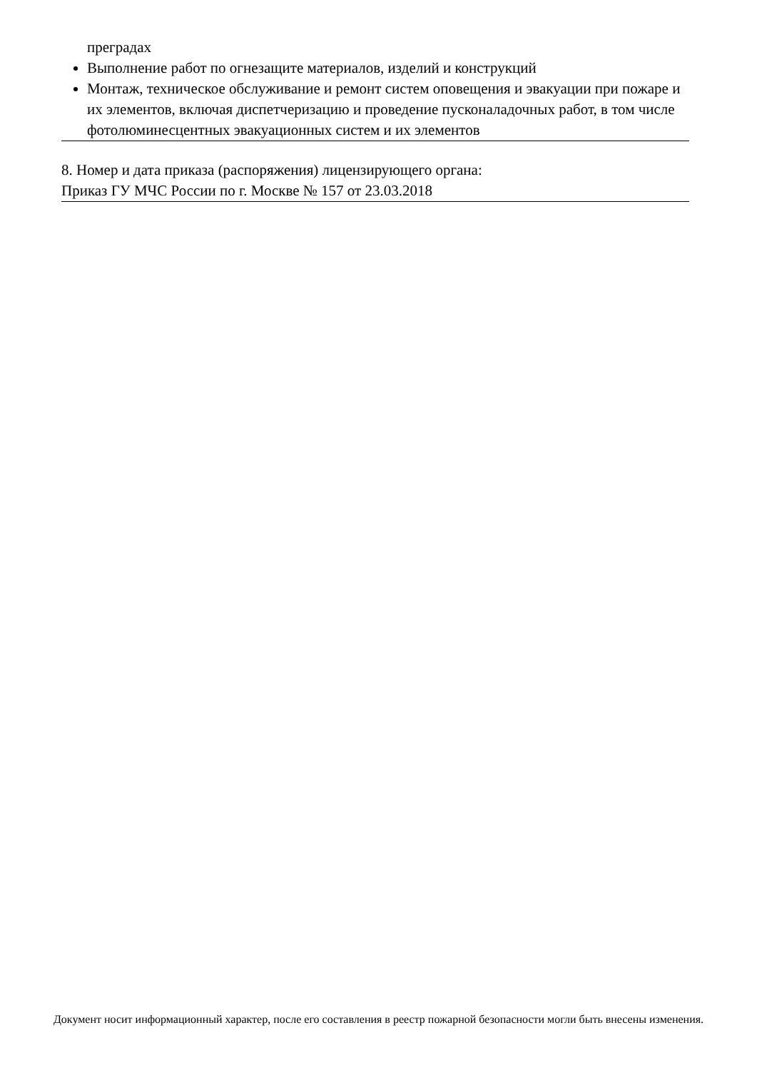преградах
Выполнение работ по огнезащите материалов, изделий и конструкций
Монтаж, техническое обслуживание и ремонт систем оповещения и эвакуации при пожаре и их элементов, включая диспетчеризацию и проведение пусконаладочных работ, в том числе фотолюминесцентных эвакуационных систем и их элементов
8. Номер и дата приказа (распоряжения) лицензирующего органа:
Приказ ГУ МЧС России по г. Москве № 157 от 23.03.2018
Документ носит информационный характер, после его составления в реестр пожарной безопасности могли быть внесены изменения.